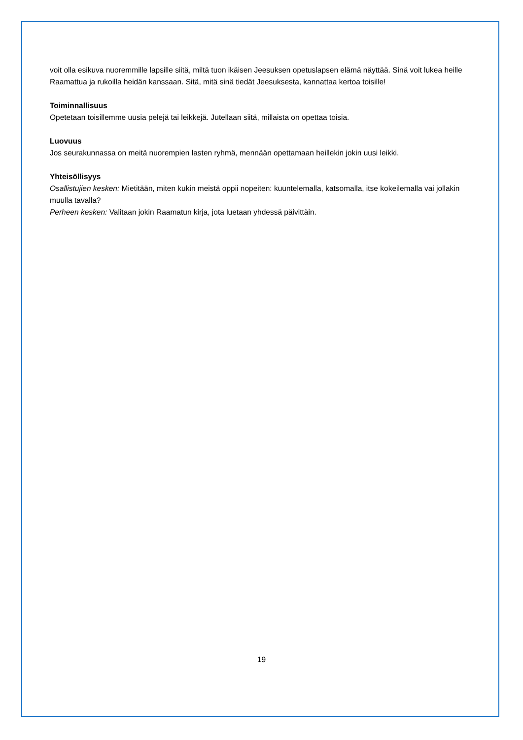voit olla esikuva nuoremmille lapsille siitä, miltä tuon ikäisen Jeesuksen opetuslapsen elämä näyttää. Sinä voit lukea heille Raamattua ja rukoilla heidän kanssaan. Sitä, mitä sinä tiedät Jeesuksesta, kannattaa kertoa toisille!
Toiminnallisuus
Opetetaan toisillemme uusia pelejä tai leikkejä. Jutellaan siitä, millaista on opettaa toisia.
Luovuus
Jos seurakunnassa on meitä nuorempien lasten ryhmä, mennään opettamaan heillekin jokin uusi leikki.
Yhteisöllisyys
Osallistujien kesken: Mietitään, miten kukin meistä oppii nopeiten: kuuntelemalla, katsomalla, itse kokeilemalla vai jollakin muulla tavalla?
Perheen kesken: Valitaan jokin Raamatun kirja, jota luetaan yhdessä päivittäin.
19